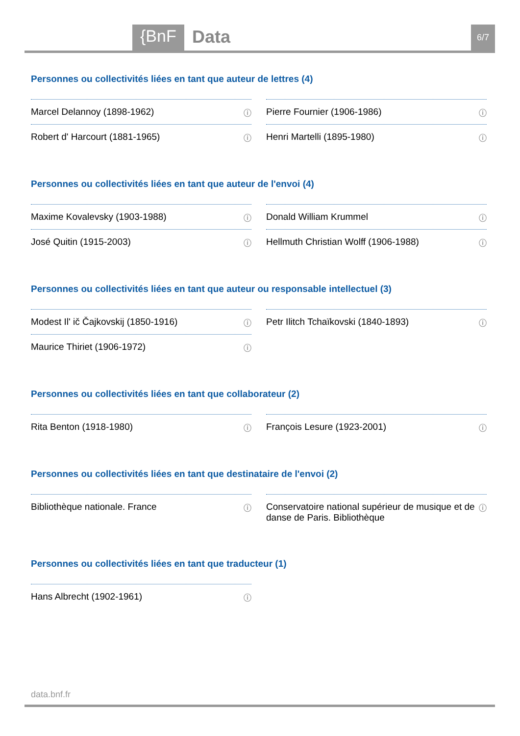{BnF Data 6/7
Personnes ou collectivités liées en tant que auteur de lettres (4)
Marcel Delannoy (1898-1962) ⓘ
Pierre Fournier (1906-1986) ⓘ
Robert d' Harcourt (1881-1965) ⓘ
Henri Martelli (1895-1980) ⓘ
Personnes ou collectivités liées en tant que auteur de l'envoi (4)
Maxime Kovalevsky (1903-1988) ⓘ
Donald William Krummel ⓘ
José Quitin (1915-2003) ⓘ
Hellmuth Christian Wolff (1906-1988) ⓘ
Personnes ou collectivités liées en tant que auteur ou responsable intellectuel (3)
Modest Ilʹ ič Čajkovskij (1850-1916) ⓘ
Petr Ilitch Tchaïkovski (1840-1893) ⓘ
Maurice Thiriet (1906-1972) ⓘ
Personnes ou collectivités liées en tant que collaborateur (2)
Rita Benton (1918-1980) ⓘ
François Lesure (1923-2001) ⓘ
Personnes ou collectivités liées en tant que destinataire de l'envoi (2)
Bibliothèque nationale. France ⓘ
Conservatoire national supérieur de musique et de danse de Paris. Bibliothèque ⓘ
Personnes ou collectivités liées en tant que traducteur (1)
Hans Albrecht (1902-1961) ⓘ
data.bnf.fr